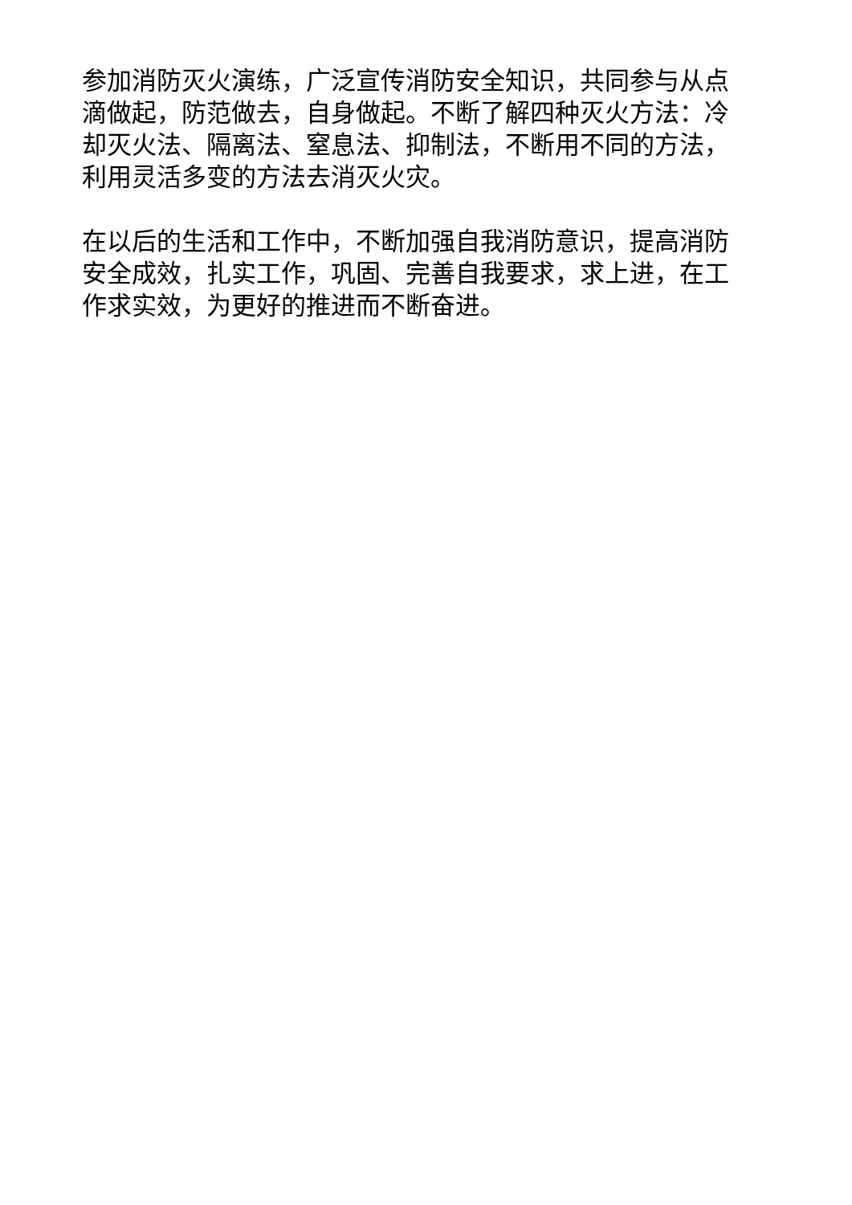参加消防灭火演练，广泛宣传消防安全知识，共同参与从点
滴做起，防范做去，自身做起。不断了解四种灭火方法：冷
却灭火法、隔离法、窒息法、抑制法，不断用不同的方法，
利用灵活多变的方法去消灭火灾。
在以后的生活和工作中，不断加强自我消防意识，提高消防
安全成效，扎实工作，巩固、完善自我要求，求上进，在工
作求实效，为更好的推进而不断奋进。